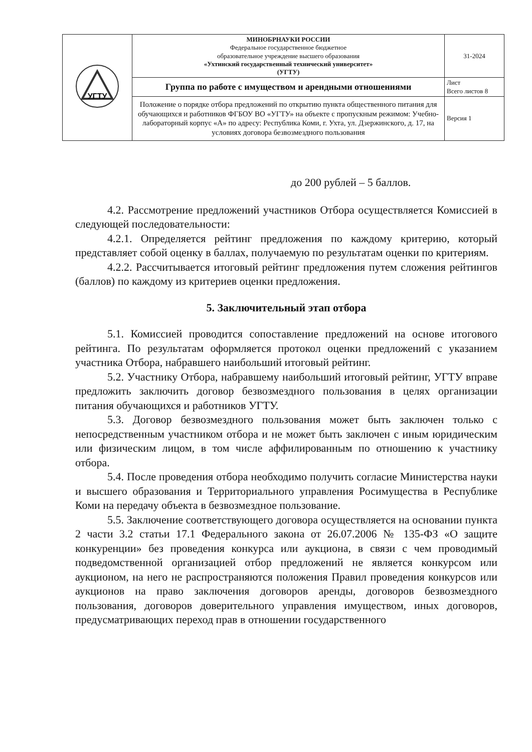| УГТУ | МИНОБРНАУКИ РОССИИ Федеральное государственное бюджетное образовательное учреждение высшего образования «Ухтинский государственный технический университет» (УГТУ) | 31-2024 |
| | Группа по работе с имуществом и арендными отношениями | Лист Всего листов 8 |
| | Положение о порядке отбора предложений по открытию пункта общественного питания для обучающихся и работников ФГБОУ ВО «УГТУ» на объекте с пропускным режимом: Учебно-лабораторный корпус «А» по адресу: Республика Коми, г. Ухта, ул. Дзержинского, д. 17, на условиях договора безвозмездного пользования | Версия 1 |
до 200 рублей – 5 баллов.
4.2. Рассмотрение предложений участников Отбора осуществляется Комиссией в следующей последовательности:
4.2.1. Определяется рейтинг предложения по каждому критерию, который представляет собой оценку в баллах, получаемую по результатам оценки по критериям.
4.2.2. Рассчитывается итоговый рейтинг предложения путем сложения рейтингов (баллов) по каждому из критериев оценки предложения.
5. Заключительный этап отбора
5.1. Комиссией проводится сопоставление предложений на основе итогового рейтинга. По результатам оформляется протокол оценки предложений с указанием участника Отбора, набравшего наибольший итоговый рейтинг.
5.2. Участнику Отбора, набравшему наибольший итоговый рейтинг, УГТУ вправе предложить заключить договор безвозмездного пользования в целях организации питания обучающихся и работников УГТУ.
5.3. Договор безвозмездного пользования может быть заключен только с непосредственным участником отбора и не может быть заключен с иным юридическим или физическим лицом, в том числе аффилированным по отношению к участнику отбора.
5.4. После проведения отбора необходимо получить согласие Министерства науки и высшего образования и Территориального управления Росимущества в Республике Коми на передачу объекта в безвозмездное пользование.
5.5. Заключение соответствующего договора осуществляется на основании пункта 2 части 3.2 статьи 17.1 Федерального закона от 26.07.2006 № 135-ФЗ «О защите конкуренции» без проведения конкурса или аукциона, в связи с чем проводимый подведомственной организацией отбор предложений не является конкурсом или аукционом, на него не распространяются положения Правил проведения конкурсов или аукционов на право заключения договоров аренды, договоров безвозмездного пользования, договоров доверительного управления имуществом, иных договоров, предусматривающих переход прав в отношении государственного